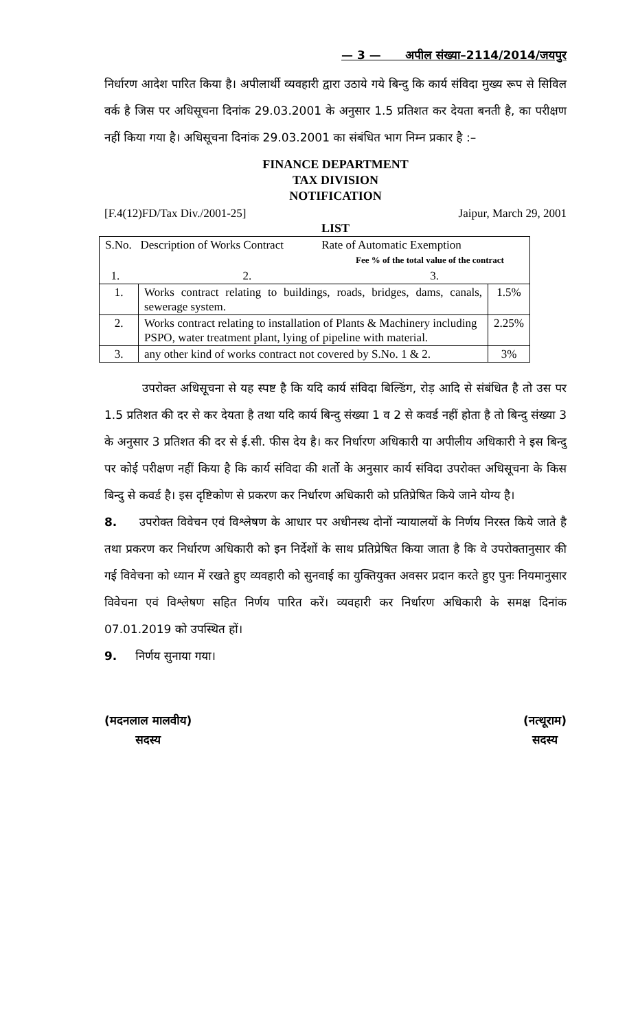— 3 — अपील संख्या–2114/2014/जयपुर
निर्धारण आदेश पारित किया है। अपीलार्थी व्यवहारी द्वारा उठाये गये बिन्दु कि कार्य संविदा मुख्य रूप से सिविल वर्क है जिस पर अधिसूचना दिनांक 29.03.2001 के अनुसार 1.5 प्रतिशत कर देयता बनती है, का परीक्षण नहीं किया गया है। अधिसूचना दिनांक 29.03.2001 का संबंधित भाग निम्न प्रकार है :–
FINANCE DEPARTMENT
TAX DIVISION
NOTIFICATION
[F.4(12)FD/Tax Div./2001-25] Jaipur, March 29, 2001
LIST
| S.No. Description of Works Contract Rate of Automatic Exemption Fee % of the total value of the contract | | |
| 1. 2. 3. | | |
| 1. | Works contract relating to buildings, roads, bridges, dams, canals, sewerage system. | 1.5% |
| 2. | Works contract relating to installation of Plants & Machinery including PSPO, water treatment plant, lying of pipeline with material. | 2.25% |
| 3. | any other kind of works contract not covered by S.No. 1 & 2. | 3% |
उपरोक्त अधिसूचना से यह स्पष्ट है कि यदि कार्य संविदा बिल्डिंग, रोड़ आदि से संबंधित है तो उस पर 1.5 प्रतिशत की दर से कर देयता है तथा यदि कार्य बिन्दु संख्या 1 व 2 से कवर्ड नहीं होता है तो बिन्दु संख्या 3 के अनुसार 3 प्रतिशत की दर से ई.सी. फीस देय है। कर निर्धारण अधिकारी या अपीलीय अधिकारी ने इस बिन्दु पर कोई परीक्षण नहीं किया है कि कार्य संविदा की शर्तो के अनुसार कार्य संविदा उपरोक्त अधिसूचना के किस बिन्दु से कवर्ड है। इस दृष्टिकोण से प्रकरण कर निर्धारण अधिकारी को प्रतिप्रेषित किये जाने योग्य है।
8. उपरोक्त विवेचन एवं विश्लेषण के आधार पर अधीनस्थ दोनों न्यायालयों के निर्णय निरस्त किये जाते है तथा प्रकरण कर निर्धारण अधिकारी को इन निर्देशों के साथ प्रतिप्रेषित किया जाता है कि वे उपरोक्तानुसार की गई विवेचना को ध्यान में रखते हुए व्यवहारी को सुनवाई का युक्तियुक्त अवसर प्रदान करते हुए पुनः नियमानुसार विवेचना एवं विश्लेषण सहित निर्णय पारित करें। व्यवहारी कर निर्धारण अधिकारी के समक्ष दिनांक 07.01.2019 को उपस्थित हों।
9. निर्णय सुनाया गया।
(मदनलाल मालवीय)
सदस्य
(नत्थूराम)
सदस्य